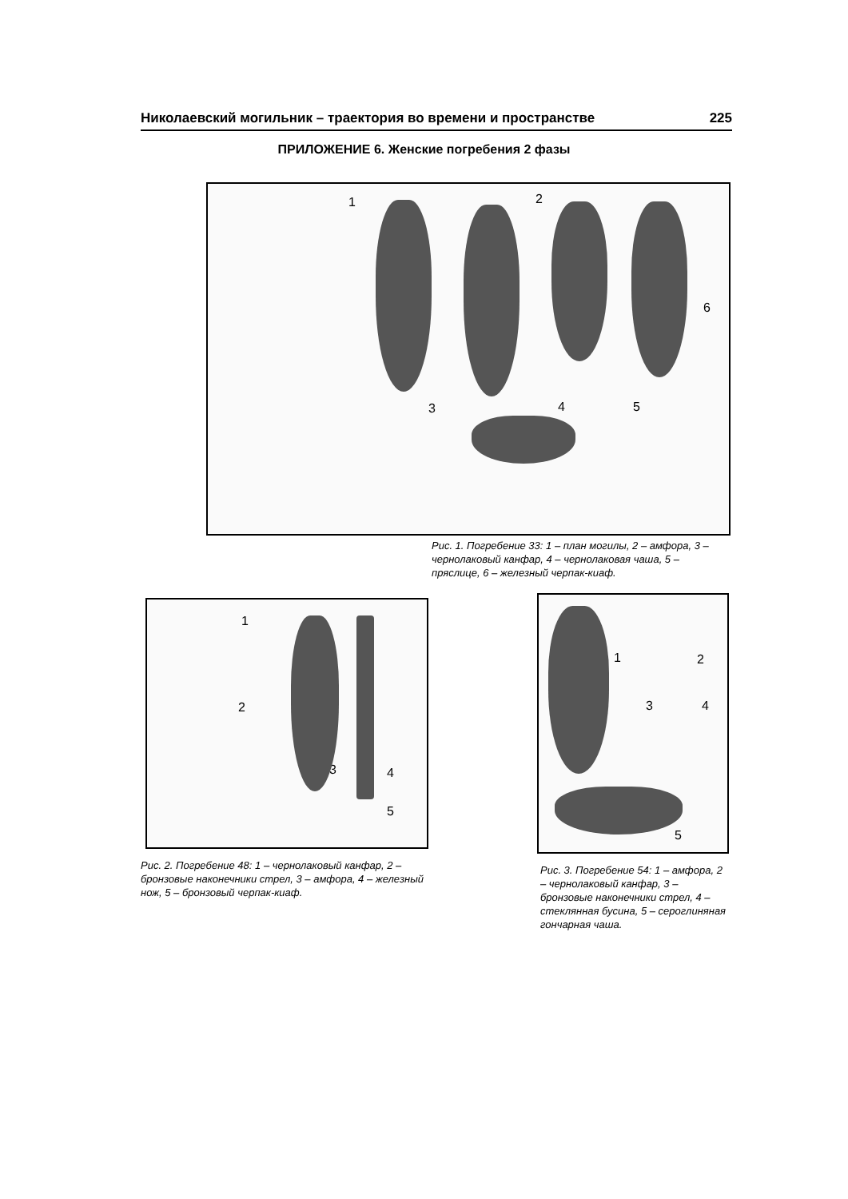Николаевский могильник – траектория во времени и пространстве 225
ПРИЛОЖЕНИЕ 6. Женские погребения 2 фазы
1 2
3 4 5
6
Рис. 1. Погребение 33: 1 – план могилы, 2 – амфора, 3 – чернолаковый канфар, 4 – чернолаковая чаша, 5 – пряслице, 6 – железный черпак-киаф.
1
2
3 4
5
Рис. 2. Погребение 48: 1 – чернолаковый канфар, 2 – бронзовые наконечники стрел, 3 – амфора, 4 – железный нож, 5 – бронзовый черпак-киаф.
1 2
3 4
5
Рис. 3. Погребение 54: 1 – амфора, 2 – чернолаковый канфар, 3 – бронзовые наконечники стрел, 4 – стеклянная бусина, 5 – сероглиняная гончарная чаша.